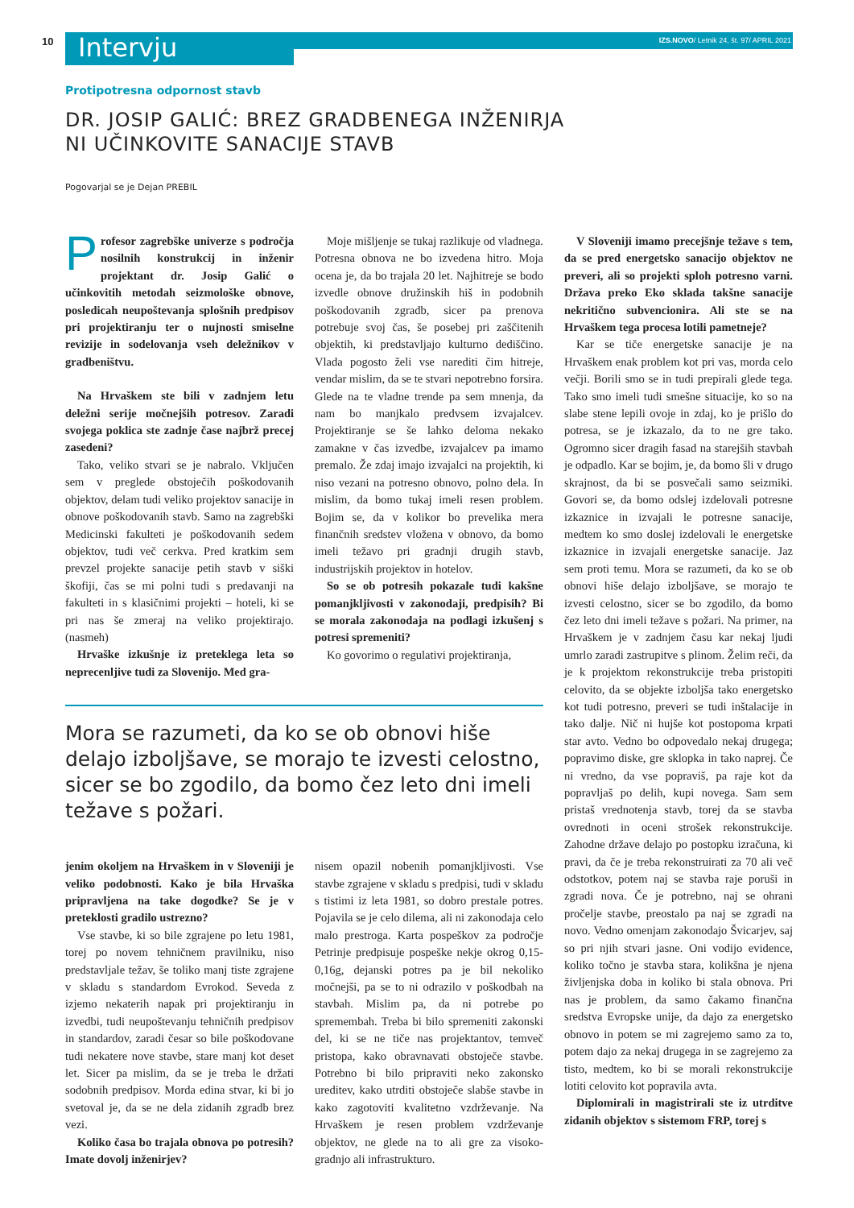10 Intervju
IZS.NOVO/ Letnik 24, št. 97/ APRIL 2021
Protipotresna odpornost stavb
DR. JOSIP GALIĆ: BREZ GRADBENEGA INŽENIRJA
NI UČINKOVITE SANACIJE STAVB
Pogovarjal se je Dejan PREBIL
Profesor zagrebške univerze s področja nosilnih konstrukcij in inženir projektant dr. Josip Galić o učinkovitih metodah seizmološke obnove, posledicah neupoštevanja splošnih predpisov pri projektiranju ter o nujnosti smiselne revizije in sodelovanja vseh deležnikov v gradbeništvu.
Na Hrvaškem ste bili v zadnjem letu deležni serije močnejših potresov. Zaradi svojega poklica ste zadnje čase najbrž precej zasedeni?
Tako, veliko stvari se je nabralo. Vključen sem v preglede obstoječih poškodovanih objektov, delam tudi veliko projektov sanacije in obnove poškodovanih stavb. Samo na zagrebški Medicinski fakulteti je poškodovanih sedem objektov, tudi več cerkva. Pred kratkim sem prevzel projekte sanacije petih stavb v siški škofiji, čas se mi polni tudi s predavanji na fakulteti in s klasičnimi projekti – hoteli, ki se pri nas še zmeraj na veliko projektirajo. (nasmeh)
Hrvaške izkušnje iz preteklega leta so neprecenljive tudi za Slovenijo. Med gra-
Moje mišljenje se tukaj razlikuje od vladnega. Potresna obnova ne bo izvedena hitro. Moja ocena je, da bo trajala 20 let. Najhitreje se bodo izvedle obnove družinskih hiš in podobnih poškodovanih zgradb, sicer pa prenova potrebuje svoj čas, še posebej pri zaščitenih objektih, ki predstavljajo kulturno dediščino. Vlada pogosto želi vse narediti čim hitreje, vendar mislim, da se te stvari nepotrebno forsira. Glede na te vladne trende pa sem mnenja, da nam bo manjkalo predvsem izvajalcev. Projektiranje se še lahko deloma nekako zamakne v čas izvedbe, izvajalcev pa imamo premalo. Že zdaj imajo izvajalci na projektih, ki niso vezani na potresno obnovo, polno dela. In mislim, da bomo tukaj imeli resen problem. Bojim se, da v kolikor bo prevelika mera finančnih sredstev vložena v obnovo, da bomo imeli težavo pri gradnji drugih stavb, industrijskih projektov in hotelov.
So se ob potresih pokazale tudi kakšne pomanjkljivosti v zakonodaji, predpisih? Bi se morala zakonodaja na podlagi izkušenj s potresi spremeniti?
Ko govorimo o regulativi projektiranja,
Mora se razumeti, da ko se ob obnovi hiše delajo izboljšave, se morajo te izvesti celostno, sicer se bo zgodilo, da bomo čez leto dni imeli težave s požari.
jenim okoljem na Hrvaškem in v Sloveniji je veliko podobnosti. Kako je bila Hrvaška pripravljena na take dogodke? Se je v preteklosti gradilo ustrezno?
Vse stavbe, ki so bile zgrajene po letu 1981, torej po novem tehničnem pravilniku, niso predstavljale težav, še toliko manj tiste zgrajene v skladu s standardom Evrokod. Seveda z izjemo nekaterih napak pri projektiranju in izvedbi, tudi neupoštevanju tehničnih predpisov in standardov, zaradi česar so bile poškodovane tudi nekatere nove stavbe, stare manj kot deset let. Sicer pa mislim, da se je treba le držati sodobnih predpisov. Morda edina stvar, ki bi jo svetoval je, da se ne dela zidanih zgradb brez vezi.
Koliko časa bo trajala obnova po potresih? Imate dovolj inženirjev?
nisem opazil nobenih pomanjkljivosti. Vse stavbe zgrajene v skladu s predpisi, tudi v skladu s tistimi iz leta 1981, so dobro prestale potres. Pojavila se je celo dilema, ali ni zakonodaja celo malo prestroga. Karta pospeškov za področje Petrinje predpisuje pospeške nekje okrog 0,15-0,16g, dejanski potres pa je bil nekoliko močnejši, pa se to ni odrazilo v poškodbah na stavbah. Mislim pa, da ni potrebe po spremembah. Treba bi bilo spremeniti zakonski del, ki se ne tiče nas projektantov, temveč pristopa, kako obravnavati obstoječe stavbe. Potrebno bi bilo pripraviti neko zakonsko ureditev, kako utrditi obstoječe slabše stavbe in kako zagotoviti kvalitetno vzdrževanje. Na Hrvaškem je resen problem vzdrževanje objektov, ne glede na to ali gre za visoko-gradnjo ali infrastrukturo.
V Sloveniji imamo precejšnje težave s tem, da se pred energetsko sanacijo objektov ne preveri, ali so projekti sploh potresno varni. Država preko Eko sklada takšne sanacije nekritično subvencionira. Ali ste se na Hrvaškem tega procesa lotili pametneje?
Kar se tiče energetske sanacije je na Hrvaškem enak problem kot pri vas, morda celo večji. Borili smo se in tudi prepirali glede tega. Tako smo imeli tudi smešne situacije, ko so na slabe stene lepili ovoje in zdaj, ko je prišlo do potresa, se je izkazalo, da to ne gre tako. Ogromno sicer dragih fasad na starejših stavbah je odpadlo. Kar se bojim, je, da bomo šli v drugo skrajnost, da bi se posvečali samo seizmiki. Govori se, da bomo odslej izdelovali potresne izkaznice in izvajali le potresne sanacije, medtem ko smo doslej izdelovali le energetske izkaznice in izvajali energetske sanacije. Jaz sem proti temu. Mora se razumeti, da ko se ob obnovi hiše delajo izboljšave, se morajo te izvesti celostno, sicer se bo zgodilo, da bomo čez leto dni imeli težave s požari. Na primer, na Hrvaškem je v zadnjem času kar nekaj ljudi umrlo zaradi zastrupitve s plinom. Želim reči, da je k projektom rekonstrukcije treba pristopiti celovito, da se objekte izboljša tako energetsko kot tudi potresno, preveri se tudi inštalacije in tako dalje. Nič ni hujše kot postopoma krpati star avto. Vedno bo odpovedalo nekaj drugega; popravimo diske, gre sklopka in tako naprej. Če ni vredno, da vse popraviš, pa raje kot da popravljaš po delih, kupi novega. Sam sem pristaš vrednotenja stavb, torej da se stavba ovrednoti in oceni strošek rekonstrukcije. Zahodne države delajo po postopku izračuna, ki pravi, da če je treba rekonstruirati za 70 ali več odstotkov, potem naj se stavba raje poruši in zgradi nova. Če je potrebno, naj se ohrani pročelje stavbe, preostalo pa naj se zgradi na novo. Vedno omenjam zakonodajo Švicarjev, saj so pri njih stvari jasne. Oni vodijo evidence, koliko točno je stavba stara, kolikšna je njena življenjska doba in koliko bi stala obnova. Pri nas je problem, da samo čakamo finančna sredstva Evropske unije, da dajo za energetsko obnovo in potem se mi zagrejemo samo za to, potem dajo za nekaj drugega in se zagrejemo za tisto, medtem, ko bi se morali rekonstrukcije lotiti celovito kot popravila avta.
Diplomirali in magistrirali ste iz utrditve zidanih objektov s sistemom FRP, torej s